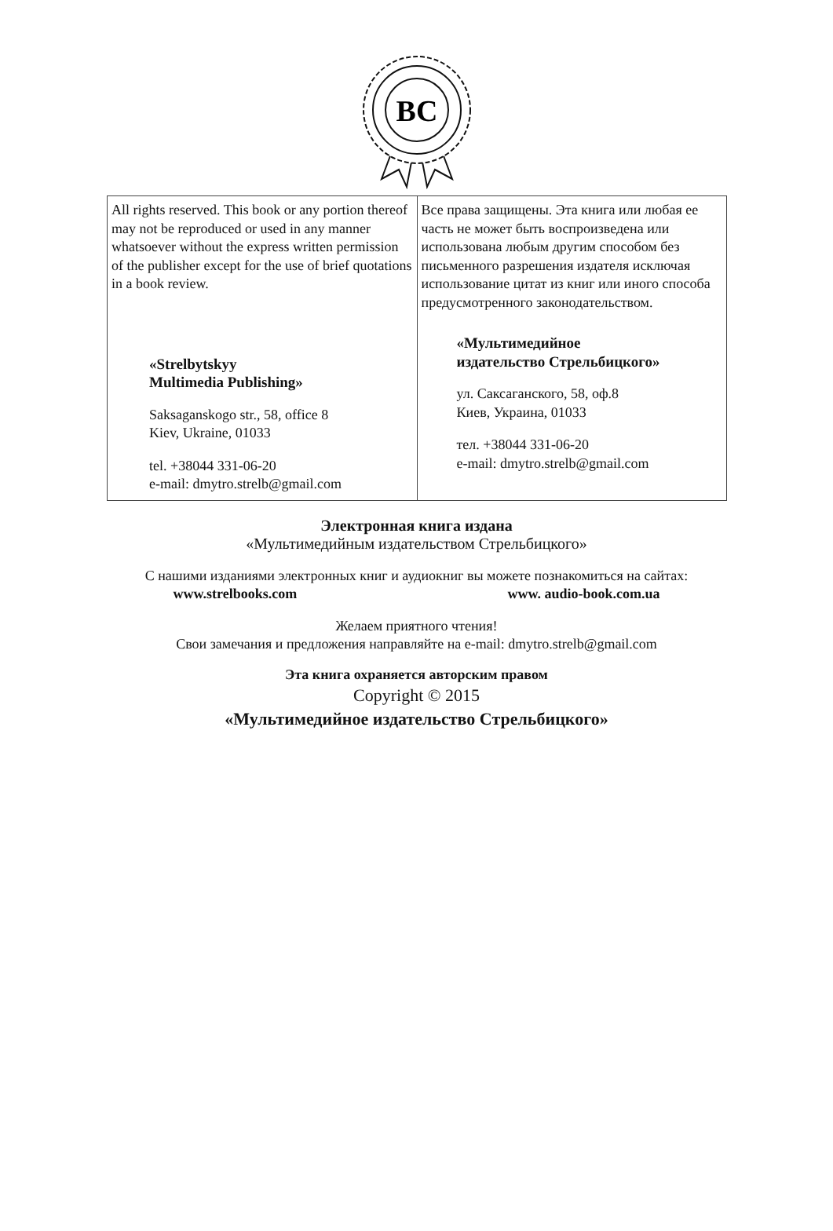BC
| All rights reserved. This book or any portion thereof may not be reproduced or used in any manner whatsoever without the express written permission of the publisher except for the use of brief quotations in a book review. «Strelbytskyy Multimedia Publishing» Saksaganskogo str., 58, office 8 Kiev, Ukraine, 01033 tel. +38044 331-06-20 e-mail: dmytro.strelb@gmail.com | Все права защищены. Эта книга или любая ее часть не может быть воспроизведена или использована любым другим способом без письменного разрешения издателя исключая использование цитат из книг или иного способа предусмотренного законодательством. «Мультимедийное издательство Стрельбицкого» ул. Саксаганского, 58, оф.8 Киев, Украина, 01033 тел. +38044 331-06-20 e-mail: dmytro.strelb@gmail.com |
Электронная книга издана
«Мультимедийным издательством Стрельбицкого»
С нашими изданиями электронных книг и аудиокниг вы можете познакомиться на сайтах:
www.strelbooks.com www. audio-book.com.ua
Желаем приятного чтения!
Свои замечания и предложения направляйте на e-mail: dmytro.strelb@gmail.com
Эта книга охраняется авторским правом
Copyright © 2015
«Мультимедийное издательство Стрельбицкого»